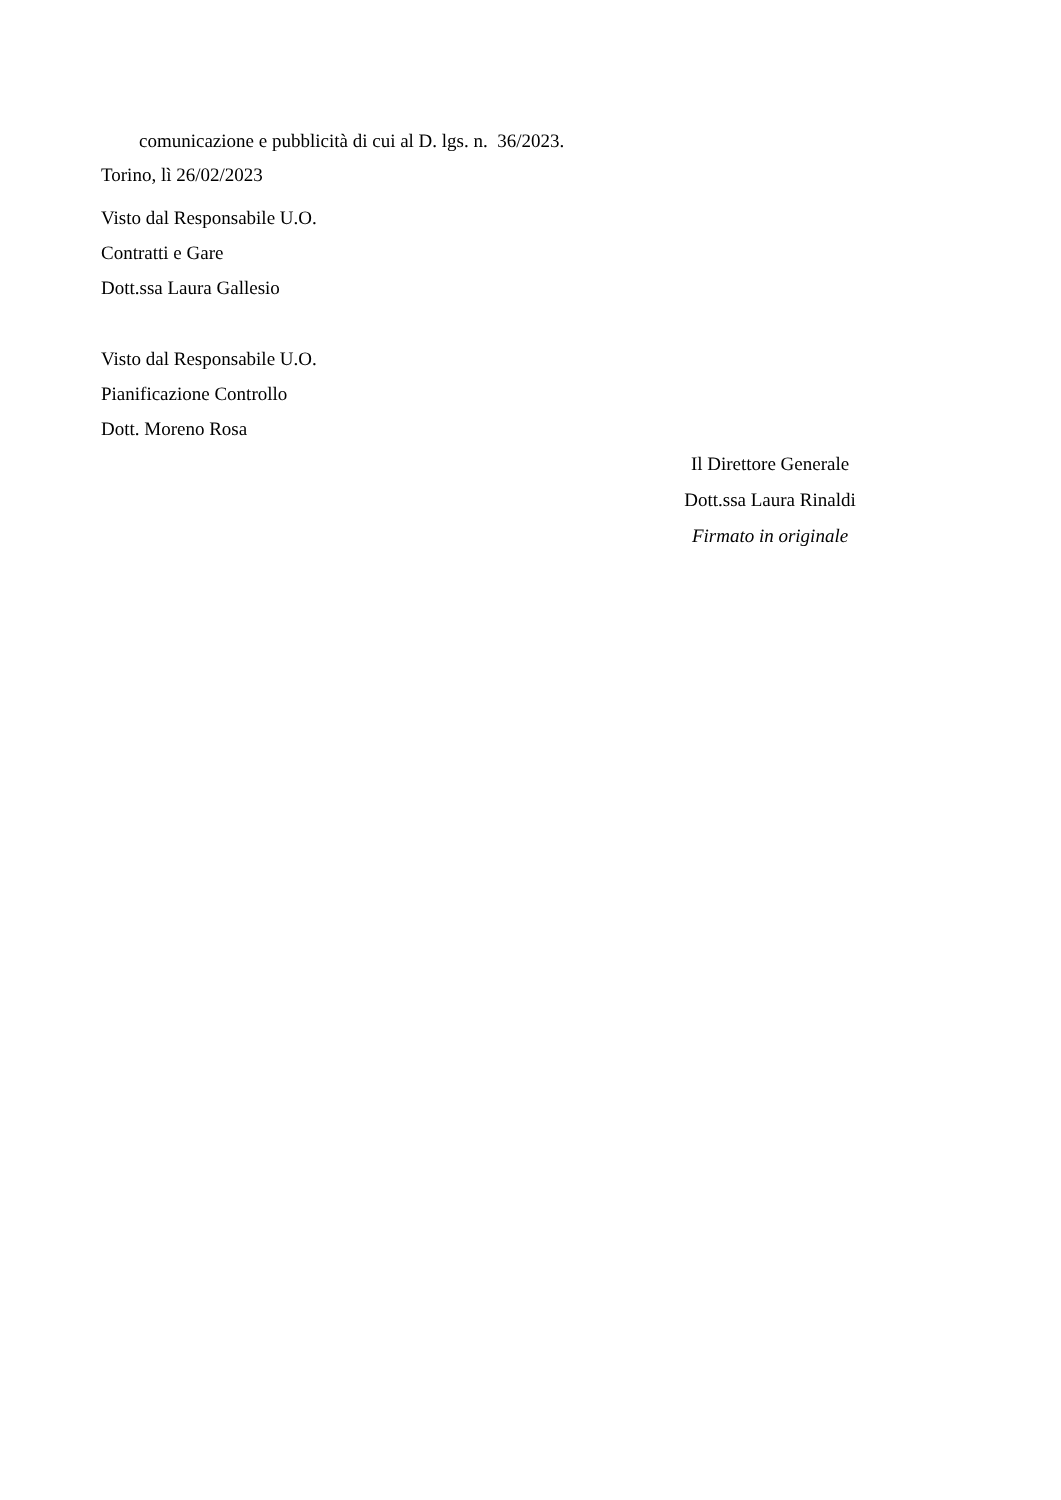comunicazione e pubblicità di cui al D. lgs. n. 36/2023.
Torino, lì 26/02/2023
Visto dal Responsabile U.O.
Contratti e Gare
Dott.ssa Laura Gallesio
Visto dal Responsabile U.O.
Pianificazione Controllo
Dott. Moreno Rosa
Il Direttore Generale
Dott.ssa Laura Rinaldi
Firmato in originale